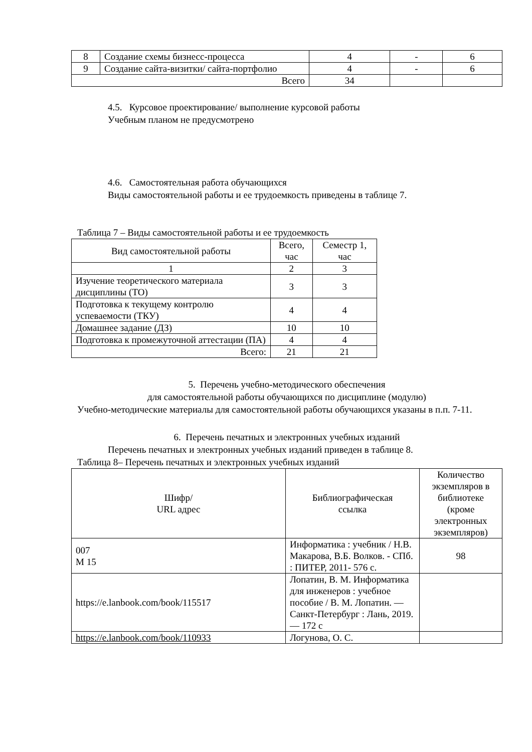| 8 | Создание схемы бизнесс-процесса | 4 | - | 6 |
| 9 | Создание сайта-визитки/ сайта-портфолио | 4 | - | 6 |
| Всего | | 34 | | |
4.5. Курсовое проектирование/ выполнение курсовой работы
Учебным планом не предусмотрено
4.6. Самостоятельная работа обучающихся
Виды самостоятельной работы и ее трудоемкость приведены в таблице 7.
Таблица 7 – Виды самостоятельной работы и ее трудоемкость
| Вид самостоятельной работы | Всего, час | Семестр 1, час |
| --- | --- | --- |
| 1 | 2 | 3 |
| Изучение теоретического материала дисциплины (ТО) | 3 | 3 |
| Подготовка к текущему контролю успеваемости (ТКУ) | 4 | 4 |
| Домашнее задание (ДЗ) | 10 | 10 |
| Подготовка к промежуточной аттестации (ПА) | 4 | 4 |
| Всего: | 21 | 21 |
5. Перечень учебно-методического обеспечения
для самостоятельной работы обучающихся по дисциплине (модулю)
Учебно-методические материалы для самостоятельной работы обучающихся указаны в п.п. 7-11.
6. Перечень печатных и электронных учебных изданий
Перечень печатных и электронных учебных изданий приведен в таблице 8.
Таблица 8– Перечень печатных и электронных учебных изданий
| Шифр/ URL адрес | Библиографическая ссылка | Количество экземпляров в библиотеке (кроме электронных экземпляров) |
| --- | --- | --- |
| 007 М 15 | Информатика : учебник / Н.В. Макарова, В.Б. Волков. - СПб. : ПИТЕР, 2011- 576 с. | 98 |
| https://e.lanbook.com/book/115517 | Лопатин, В. М. Информатика для инженеров : учебное пособие / В. М. Лопатин. — Санкт-Петербург : Лань, 2019. — 172 с | |
| https://e.lanbook.com/book/110933 | Логунова, О. С. | |